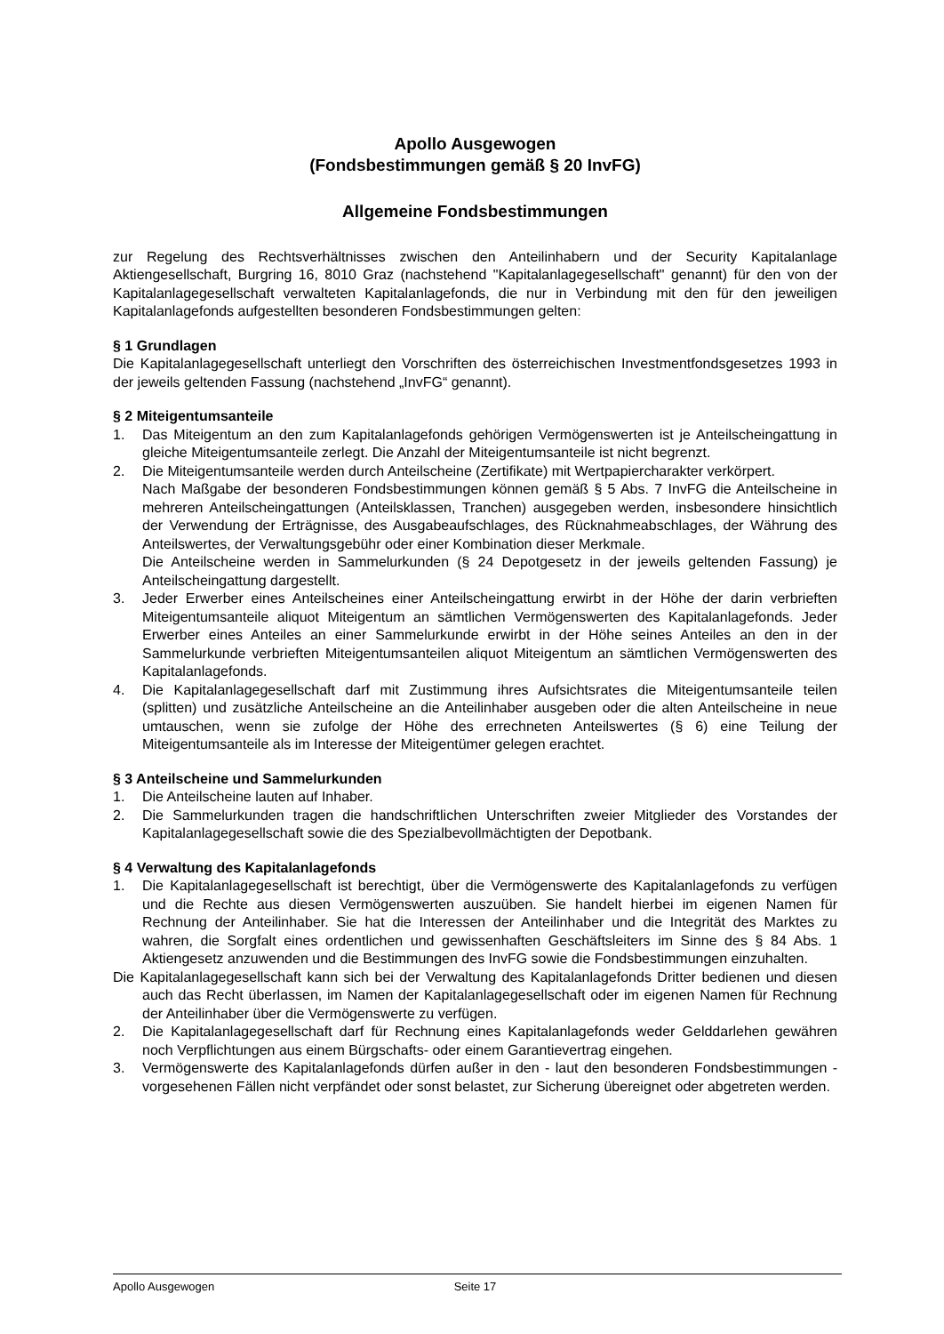Apollo Ausgewogen
(Fondsbestimmungen gemäß § 20 InvFG)
Allgemeine Fondsbestimmungen
zur Regelung des Rechtsverhältnisses zwischen den Anteilinhabern und der Security Kapitalanlage Aktiengesellschaft, Burgring 16, 8010 Graz (nachstehend "Kapitalanlagegesellschaft" genannt) für den von der Kapitalanlagegesellschaft verwalteten Kapitalanlagefonds, die nur in Verbindung mit den für den jeweiligen Kapitalanlagefonds aufgestellten besonderen Fondsbestimmungen gelten:
§ 1 Grundlagen
Die Kapitalanlagegesellschaft unterliegt den Vorschriften des österreichischen Investmentfondsgesetzes 1993 in der jeweils geltenden Fassung (nachstehend „InvFG“ genannt).
§ 2 Miteigentumsanteile
1. Das Miteigentum an den zum Kapitalanlagefonds gehörigen Vermögenswerten ist je Anteilscheingattung in gleiche Miteigentumsanteile zerlegt. Die Anzahl der Miteigentumsanteile ist nicht begrenzt.
2. Die Miteigentumsanteile werden durch Anteilscheine (Zertifikate) mit Wertpapiercharakter verkörpert.
Nach Maßgabe der besonderen Fondsbestimmungen können gemäß § 5 Abs. 7 InvFG die Anteilscheine in mehreren Anteilscheingattungen (Anteilsklassen, Tranchen) ausgegeben werden, insbesondere hinsichtlich der Verwendung der Erträgnisse, des Ausgabeaufschlages, des Rücknahmeabschlages, der Währung des Anteilswertes, der Verwaltungsgebühr oder einer Kombination dieser Merkmale.
Die Anteilscheine werden in Sammelurkunden (§ 24 Depotgesetz in der jeweils geltenden Fassung) je Anteilscheingattung dargestellt.
3. Jeder Erwerber eines Anteilscheines einer Anteilscheingattung erwirbt in der Höhe der darin verbrieften Miteigentumsanteile aliquot Miteigentum an sämtlichen Vermögenswerten des Kapitalanlagefonds. Jeder Erwerber eines Anteiles an einer Sammelurkunde erwirbt in der Höhe seines Anteiles an den in der Sammelurkunde verbrieften Miteigentumsanteilen aliquot Miteigentum an sämtlichen Vermögenswerten des Kapitalanlagefonds.
4. Die Kapitalanlagegesellschaft darf mit Zustimmung ihres Aufsichtsrates die Miteigentumsanteile teilen (splitten) und zusätzliche Anteilscheine an die Anteilinhaber ausgeben oder die alten Anteilscheine in neue umtauschen, wenn sie zufolge der Höhe des errechneten Anteilswertes (§ 6) eine Teilung der Miteigentumsanteile als im Interesse der Miteigentümer gelegen erachtet.
§ 3 Anteilscheine und Sammelurkunden
1. Die Anteilscheine lauten auf Inhaber.
2. Die Sammelurkunden tragen die handschriftlichen Unterschriften zweier Mitglieder des Vorstandes der Kapitalanlagegesellschaft sowie die des Spezialbevollmächtigten der Depotbank.
§ 4 Verwaltung des Kapitalanlagefonds
1. Die Kapitalanlagegesellschaft ist berechtigt, über die Vermögenswerte des Kapitalanlagefonds zu verfügen und die Rechte aus diesen Vermögenswerten auszuüben. Sie handelt hierbei im eigenen Namen für Rechnung der Anteilinhaber. Sie hat die Interessen der Anteilinhaber und die Integrität des Marktes zu wahren, die Sorgfalt eines ordentlichen und gewissenhaften Geschäftsleiters im Sinne des § 84 Abs. 1 Aktiengesetz anzuwenden und die Bestimmungen des InvFG sowie die Fondsbestimmungen einzuhalten.
Die Kapitalanlagegesellschaft kann sich bei der Verwaltung des Kapitalanlagefonds Dritter bedienen und diesen auch das Recht überlassen, im Namen der Kapitalanlagegesellschaft oder im eigenen Namen für Rechnung der Anteilinhaber über die Vermögenswerte zu verfügen.
2. Die Kapitalanlagegesellschaft darf für Rechnung eines Kapitalanlagefonds weder Gelddarlehen gewähren noch Verpflichtungen aus einem Bürgschafts- oder einem Garantievertrag eingehen.
3. Vermögenswerte des Kapitalanlagefonds dürfen außer in den - laut den besonderen Fondsbestimmungen - vorgesehenen Fällen nicht verpfändet oder sonst belastet, zur Sicherung übereignet oder abgetreten werden.
Apollo Ausgewogen Seite 17